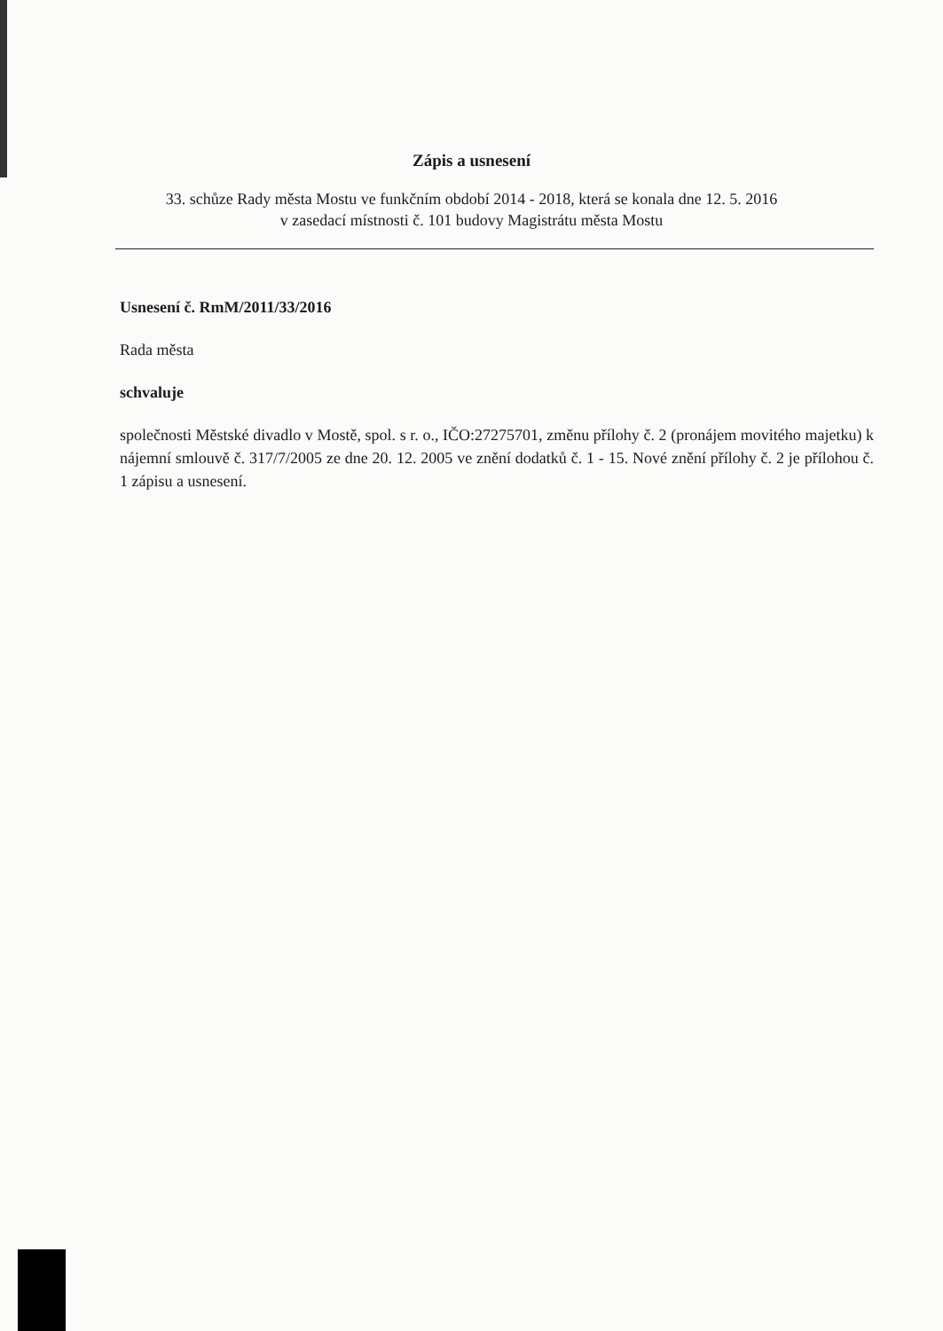Zápis a usnesení
33. schůze Rady města Mostu ve funkčním období 2014 - 2018, která se konala dne 12. 5. 2016
v zasedací místnosti č. 101 budovy Magistrátu města Mostu
Usnesení č. RmM/2011/33/2016
Rada města
schvaluje
společnosti Městské divadlo v Mostě, spol. s r. o., IČO:27275701, změnu přílohy č. 2 (pronájem movitého majetku) k nájemní smlouvě č. 317/7/2005 ze dne 20. 12. 2005 ve znění dodatků č. 1 - 15. Nové znění přílohy č. 2 je přílohou č. 1 zápisu a usnesení.